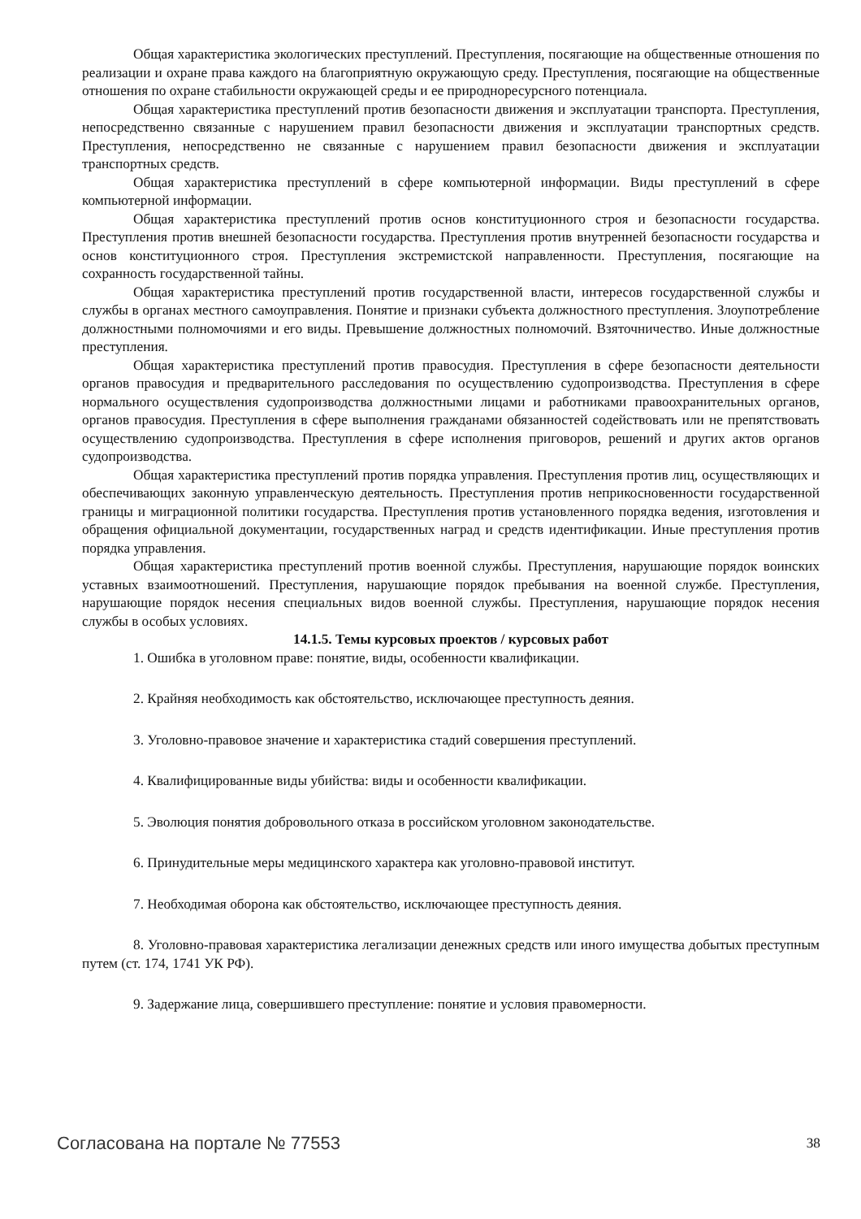Общая характеристика экологических преступлений. Преступления, посягающие на общественные отношения по реализации и охране права каждого на благоприятную окружающую среду. Преступления, посягающие на общественные отношения по охране стабильности окружающей среды и ее природноресурсного потенциала.
Общая характеристика преступлений против безопасности движения и эксплуатации транспорта. Преступления, непосредственно связанные с нарушением правил безопасности движения и эксплуатации транспортных средств. Преступления, непосредственно не связанные с нарушением правил безопасности движения и эксплуатации транспортных средств.
Общая характеристика преступлений в сфере компьютерной информации. Виды преступлений в сфере компьютерной информации.
Общая характеристика преступлений против основ конституционного строя и безопасности государства. Преступления против внешней безопасности государства. Преступления против внутренней безопасности государства и основ конституционного строя. Преступления экстремистской направленности. Преступления, посягающие на сохранность государственной тайны.
Общая характеристика преступлений против государственной власти, интересов государственной службы и службы в органах местного самоуправления. Понятие и признаки субъекта должностного преступления. Злоупотребление должностными полномочиями и его виды. Превышение должностных полномочий. Взяточничество. Иные должностные преступления.
Общая характеристика преступлений против правосудия. Преступления в сфере безопасности деятельности органов правосудия и предварительного расследования по осуществлению судопроизводства. Преступления в сфере нормального осуществления судопроизводства должностными лицами и работниками правоохранительных органов, органов правосудия. Преступления в сфере выполнения гражданами обязанностей содействовать или не препятствовать осуществлению судопроизводства. Преступления в сфере исполнения приговоров, решений и других актов органов судопроизводства.
Общая характеристика преступлений против порядка управления. Преступления против лиц, осуществляющих и обеспечивающих законную управленческую деятельность. Преступления против неприкосновенности государственной границы и миграционной политики государства. Преступления против установленного порядка ведения, изготовления и обращения официальной документации, государственных наград и средств идентификации. Иные преступления против порядка управления.
Общая характеристика преступлений против военной службы. Преступления, нарушающие порядок воинских уставных взаимоотношений. Преступления, нарушающие порядок пребывания на военной службе. Преступления, нарушающие порядок несения специальных видов военной службы. Преступления, нарушающие порядок несения службы в особых условиях.
14.1.5. Темы курсовых проектов / курсовых работ
1. Ошибка в уголовном праве: понятие, виды, особенности квалификации.
2. Крайняя необходимость как обстоятельство, исключающее преступность деяния.
3. Уголовно-правовое значение и характеристика стадий совершения преступлений.
4. Квалифицированные виды убийства: виды и особенности квалификации.
5. Эволюция понятия добровольного отказа в российском уголовном законодательстве.
6. Принудительные меры медицинского характера как уголовно-правовой институт.
7. Необходимая оборона как обстоятельство, исключающее преступность деяния.
8. Уголовно-правовая характеристика легализации денежных средств или иного имущества добытых преступным путем (ст. 174, 1741 УК РФ).
9. Задержание лица, совершившего преступление: понятие и условия правомерности.
Согласована на портале № 77553 38